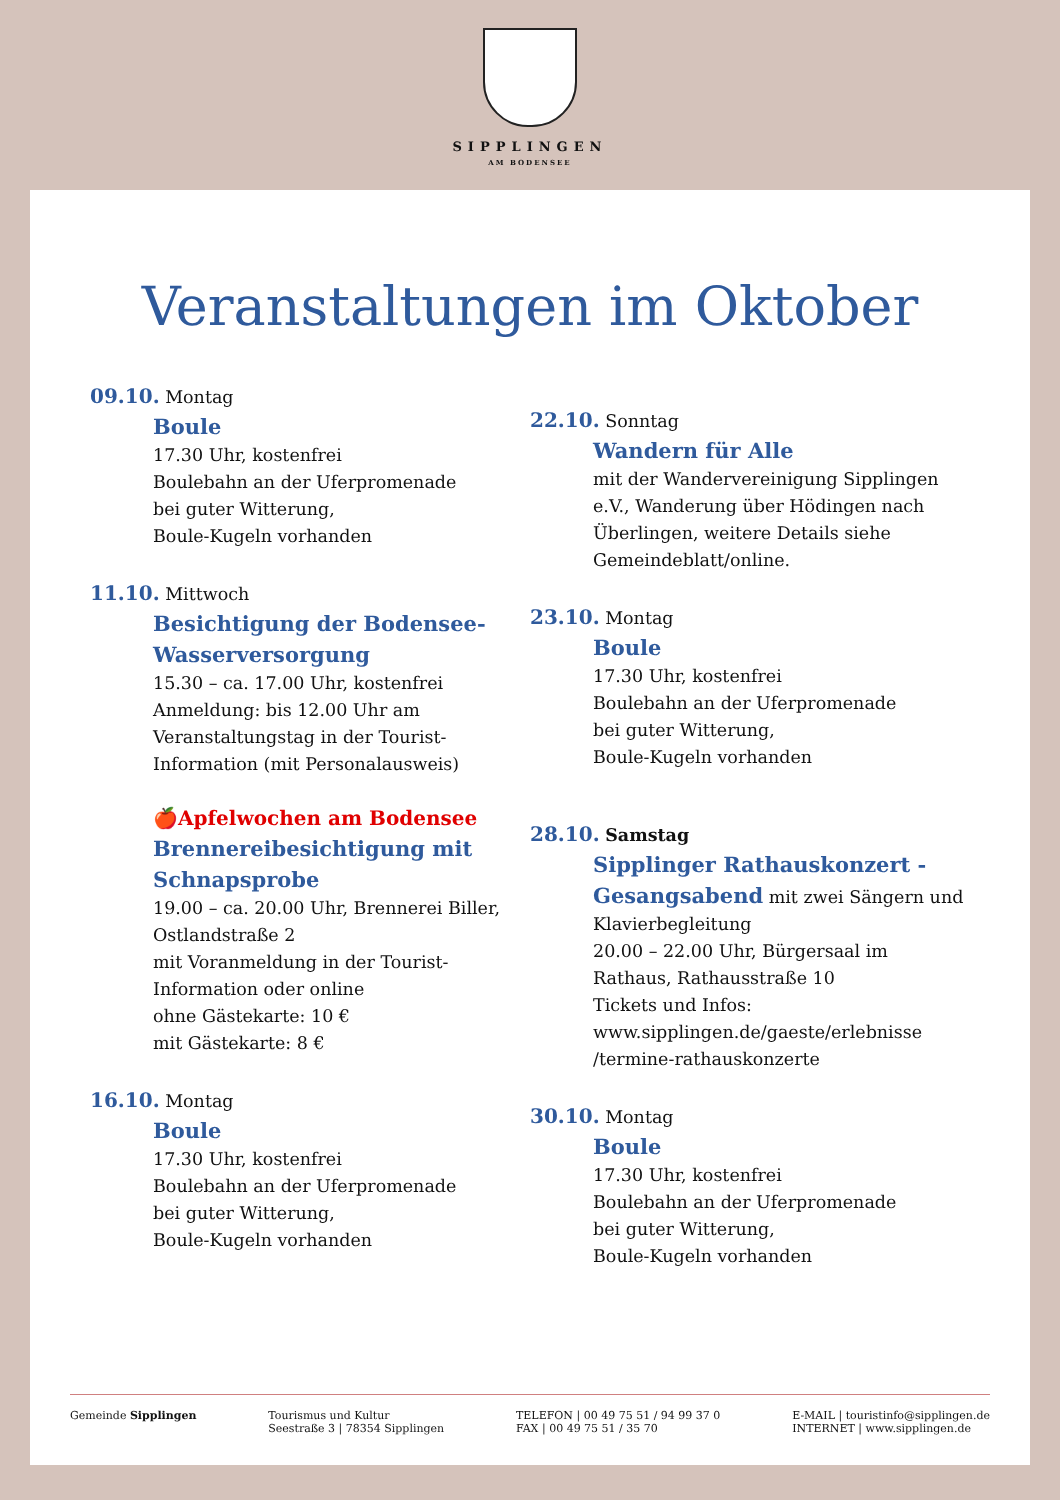SIPPLINGEN
AM BODENSEE
Veranstaltungen im Oktober
09.10. Montag
Boule
17.30 Uhr, kostenfrei
Boulebahn an der Uferpromenade
bei guter Witterung,
Boule-Kugeln vorhanden
11.10. Mittwoch
Besichtigung der Bodensee-Wasserversorgung
15.30 – ca. 17.00 Uhr, kostenfrei
Anmeldung: bis 12.00 Uhr am Veranstaltungstag in der Tourist-Information (mit Personalausweis)
🍎Apfelwochen am Bodensee
Brennereibesichtigung mit Schnapsprobe
19.00 – ca. 20.00 Uhr, Brennerei Biller, Ostlandstraße 2
mit Voranmeldung in der Tourist-Information oder online
ohne Gästekarte: 10 €
mit Gästekarte: 8 €
16.10. Montag
Boule
17.30 Uhr, kostenfrei
Boulebahn an der Uferpromenade
bei guter Witterung,
Boule-Kugeln vorhanden
22.10. Sonntag
Wandern für Alle
mit der Wandervereinigung Sipplingen e.V., Wanderung über Hödingen nach Überlingen, weitere Details siehe Gemeindeblatt/online.
23.10. Montag
Boule
17.30 Uhr, kostenfrei
Boulebahn an der Uferpromenade
bei guter Witterung,
Boule-Kugeln vorhanden
28.10. Samstag
Sipplinger Rathauskonzert - Gesangsabend mit zwei Sängern und Klavierbegleitung
20.00 – 22.00 Uhr, Bürgersaal im Rathaus, Rathausstraße 10
Tickets und Infos:
www.sipplingen.de/gaeste/erlebnisse /termine-rathauskonzerte
30.10. Montag
Boule
17.30 Uhr, kostenfrei
Boulebahn an der Uferpromenade
bei guter Witterung,
Boule-Kugeln vorhanden
Gemeinde Sipplingen Tourismus und Kultur
Seestraße 3 | 78354 Sipplingen
TELEFON | 00 49 75 51 / 94 99 37 0
FAX | 00 49 75 51 / 35 70
E-MAIL | touristinfo@sipplingen.de
INTERNET | www.sipplingen.de